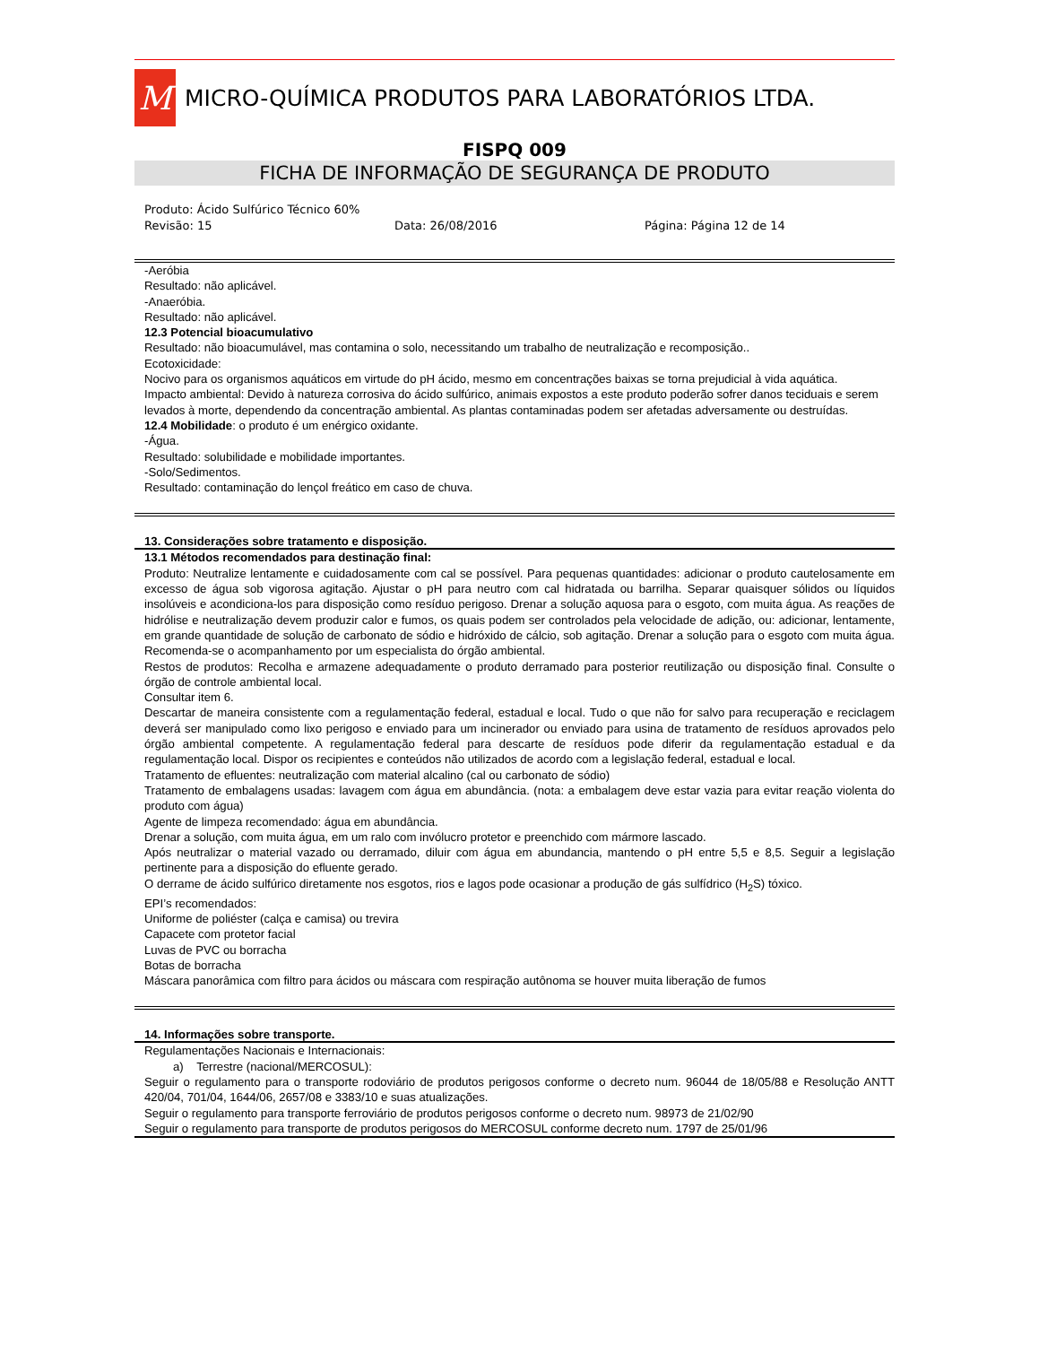M
MICRO-QUÍMICA PRODUTOS PARA LABORATÓRIOS LTDA.
FISPQ 009
FICHA DE INFORMAÇÃO DE SEGURANÇA DE PRODUTO
Produto: Ácido Sulfúrico Técnico 60%
Revisão: 15 Data: 26/08/2016 Página: Página 12 de 14
-Aeróbia
Resultado: não aplicável.
-Anaeróbia.
Resultado: não aplicável.
12.3 Potencial bioacumulativo
Resultado: não bioacumulável, mas contamina o solo, necessitando um trabalho de neutralização e recomposição..
Ecotoxicidade:
Nocivo para os organismos aquáticos em virtude do pH ácido, mesmo em concentrações baixas se torna prejudicial à vida aquática.
Impacto ambiental: Devido à natureza corrosiva do ácido sulfúrico, animais expostos a este produto poderão sofrer danos teciduais e serem levados à morte, dependendo da concentração ambiental. As plantas contaminadas podem ser afetadas adversamente ou destruídas.
12.4 Mobilidade: o produto é um enérgico oxidante.
-Água.
Resultado: solubilidade e mobilidade importantes.
-Solo/Sedimentos.
Resultado: contaminação do lençol freático em caso de chuva.
13. Considerações sobre tratamento e disposição.
13.1 Métodos recomendados para destinação final:
Produto: Neutralize lentamente e cuidadosamente com cal se possível. Para pequenas quantidades: adicionar o produto cautelosamente em excesso de água sob vigorosa agitação. Ajustar o pH para neutro com cal hidratada ou barrilha. Separar quaisquer sólidos ou líquidos insolúveis e acondiciona-los para disposição como resíduo perigoso. Drenar a solução aquosa para o esgoto, com muita água. As reações de hidrólise e neutralização devem produzir calor e fumos, os quais podem ser controlados pela velocidade de adição, ou: adicionar, lentamente, em grande quantidade de solução de carbonato de sódio e hidróxido de cálcio, sob agitação. Drenar a solução para o esgoto com muita água. Recomenda-se o acompanhamento por um especialista do órgão ambiental.
Restos de produtos: Recolha e armazene adequadamente o produto derramado para posterior reutilização ou disposição final. Consulte o órgão de controle ambiental local.
Consultar item 6.
Descartar de maneira consistente com a regulamentação federal, estadual e local. Tudo o que não for salvo para recuperação e reciclagem deverá ser manipulado como lixo perigoso e enviado para um incinerador ou enviado para usina de tratamento de resíduos aprovados pelo órgão ambiental competente. A regulamentação federal para descarte de resíduos pode diferir da regulamentação estadual e da regulamentação local. Dispor os recipientes e conteúdos não utilizados de acordo com a legislação federal, estadual e local.
Tratamento de efluentes: neutralização com material alcalino (cal ou carbonato de sódio)
Tratamento de embalagens usadas: lavagem com água em abundância. (nota: a embalagem deve estar vazia para evitar reação violenta do produto com água)
Agente de limpeza recomendado: água em abundância.
Drenar a solução, com muita água, em um ralo com invólucro protetor e preenchido com mármore lascado.
Após neutralizar o material vazado ou derramado, diluir com água em abundancia, mantendo o pH entre 5,5 e 8,5. Seguir a legislação pertinente para a disposição do efluente gerado.
O derrame de ácido sulfúrico diretamente nos esgotos, rios e lagos pode ocasionar a produção de gás sulfídrico (H<sub>2</sub>S) tóxico.
EPI’s recomendados:
Uniforme de poliéster (calça e camisa) ou trevira
Capacete com protetor facial
Luvas de PVC ou borracha
Botas de borracha
Máscara panorâmica com filtro para ácidos ou máscara com respiração autônoma se houver muita liberação de fumos
14. Informações sobre transporte.
Regulamentações Nacionais e Internacionais:
a) Terrestre (nacional/MERCOSUL):
Seguir o regulamento para o transporte rodoviário de produtos perigosos conforme o decreto num. 96044 de 18/05/88 e Resolução ANTT 420/04, 701/04, 1644/06, 2657/08 e 3383/10 e suas atualizações.
Seguir o regulamento para transporte ferroviário de produtos perigosos conforme o decreto num. 98973 de 21/02/90
Seguir o regulamento para transporte de produtos perigosos do MERCOSUL conforme decreto num. 1797 de 25/01/96